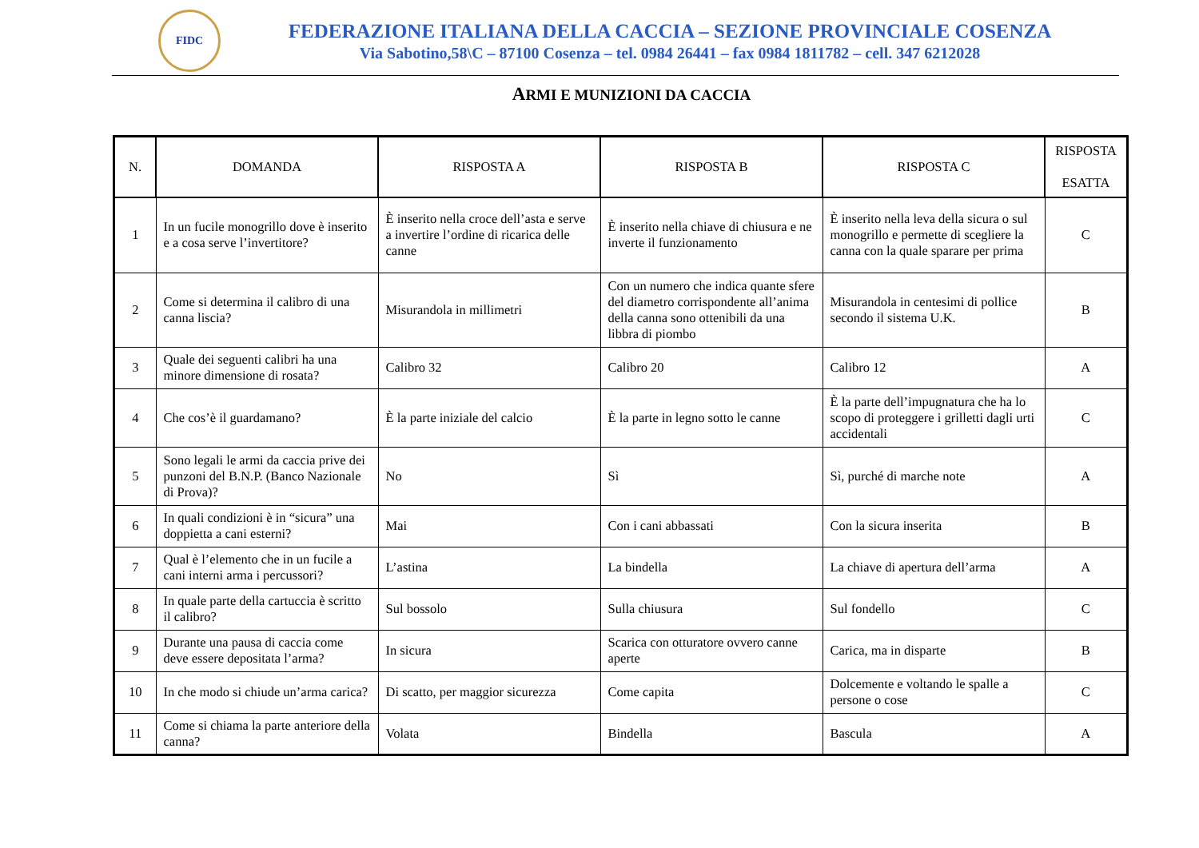FIDC
FEDERAZIONE ITALIANA DELLA CACCIA – SEZIONE PROVINCIALE COSENZA
Via Sabotino,58\C – 87100 Cosenza – tel. 0984 26441 – fax 0984 1811782 – cell. 347 6212028
ARMI E MUNIZIONI DA CACCIA
| N. | DOMANDA | RISPOSTA A | RISPOSTA B | RISPOSTA C | RISPOSTA ESATTA |
| --- | --- | --- | --- | --- | --- |
| 1 | In un fucile monogrillo dove è inserito e a cosa serve l’invertitore? | È inserito nella croce dell’asta e serve a invertire l’ordine di ricarica delle canne | È inserito nella chiave di chiusura e ne inverte il funzionamento | È inserito nella leva della sicura o sul monogrillo e permette di scegliere la canna con la quale sparare per prima | C |
| 2 | Come si determina il calibro di una canna liscia? | Misurandola in millimetri | Con un numero che indica quante sfere del diametro corrispondente all’anima della canna sono ottenibili da una libbra di piombo | Misurandola in centesimi di pollice secondo il sistema U.K. | B |
| 3 | Quale dei seguenti calibri ha una minore dimensione di rosata? | Calibro 32 | Calibro 20 | Calibro 12 | A |
| 4 | Che cos’è il guardamano? | È la parte iniziale del calcio | È la parte in legno sotto le canne | È la parte dell’impugnatura che ha lo scopo di proteggere i grilletti dagli urti accidentali | C |
| 5 | Sono legali le armi da caccia prive dei punzoni del B.N.P. (Banco Nazionale di Prova)? | No | Sì | Sì, purché di marche note | A |
| 6 | In quali condizioni è in “sicura” una doppietta a cani esterni? | Mai | Con i cani abbassati | Con la sicura inserita | B |
| 7 | Qual è l’elemento che in un fucile a cani interni arma i percussori? | L’astina | La bindella | La chiave di apertura dell’arma | A |
| 8 | In quale parte della cartuccia è scritto il calibro? | Sul bossolo | Sulla chiusura | Sul fondello | C |
| 9 | Durante una pausa di caccia come deve essere depositata l’arma? | In sicura | Scarica con otturatore ovvero canne aperte | Carica, ma in disparte | B |
| 10 | In che modo si chiude un’arma carica? | Di scatto, per maggior sicurezza | Come capita | Dolcemente e voltando le spalle a persone o cose | C |
| 11 | Come si chiama la parte anteriore della canna? | Volata | Bindella | Bascula | A |